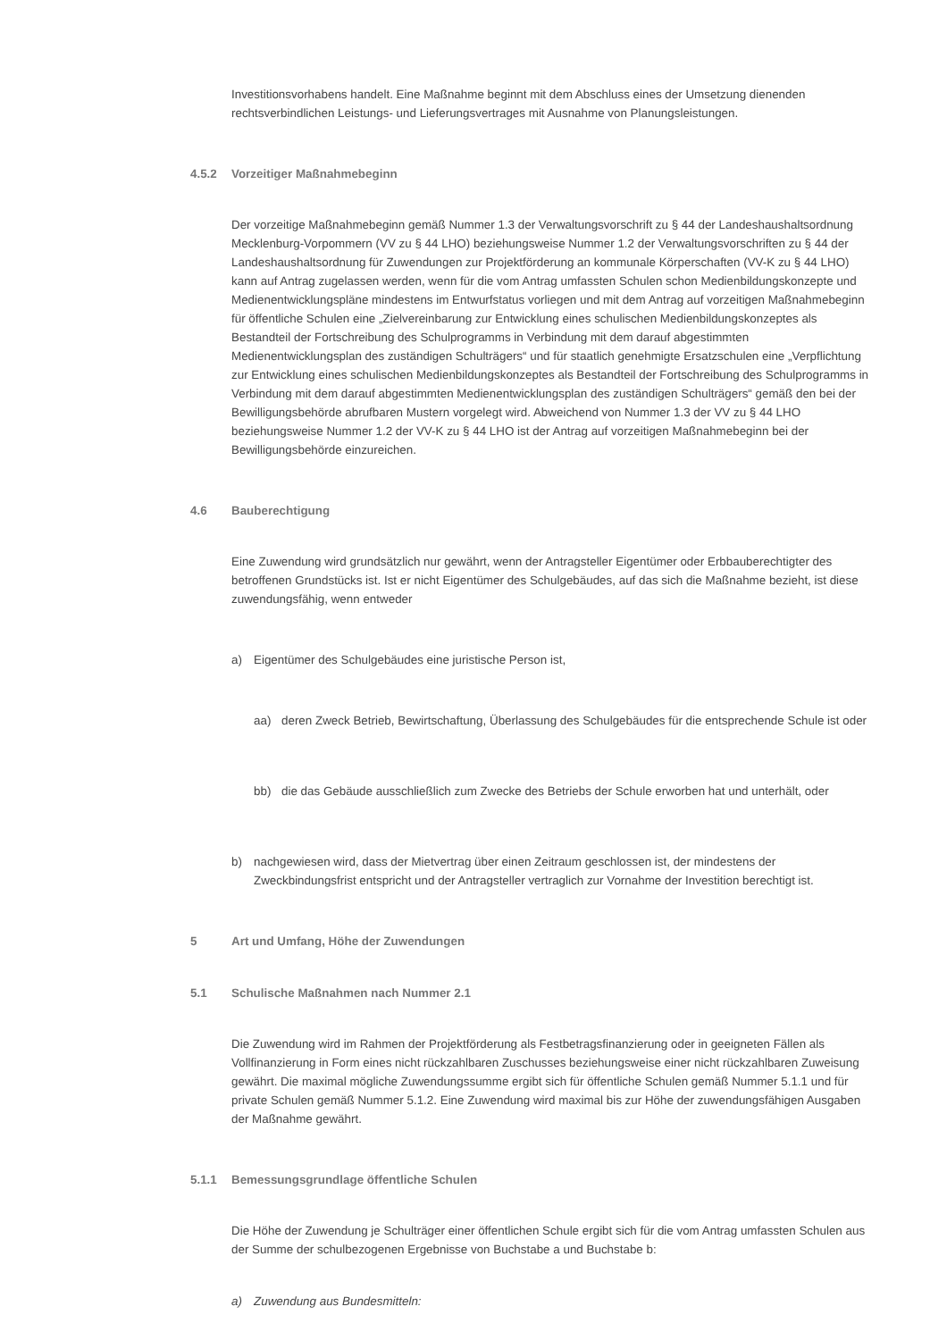Investitionsvorhabens handelt. Eine Maßnahme beginnt mit dem Abschluss eines der Umsetzung dienenden rechtsverbindlichen Leistungs- und Lieferungsvertrages mit Ausnahme von Planungsleistungen.
4.5.2 Vorzeitiger Maßnahmebeginn
Der vorzeitige Maßnahmebeginn gemäß Nummer 1.3 der Verwaltungsvorschrift zu § 44 der Landeshaushaltsordnung Mecklenburg-Vorpommern (VV zu § 44 LHO) beziehungsweise Nummer 1.2 der Verwaltungsvorschriften zu § 44 der Landeshaushaltsordnung für Zuwendungen zur Projektförderung an kommunale Körperschaften (VV-K zu § 44 LHO) kann auf Antrag zugelassen werden, wenn für die vom Antrag umfassten Schulen schon Medienbildungskonzepte und Medienentwicklungspläne mindestens im Entwurfstatus vorliegen und mit dem Antrag auf vorzeitigen Maßnahmebeginn für öffentliche Schulen eine „Zielvereinbarung zur Entwicklung eines schulischen Medienbildungskonzeptes als Bestandteil der Fortschreibung des Schulprogramms in Verbindung mit dem darauf abgestimmten Medienentwicklungsplan des zuständigen Schulträgers“ und für staatlich genehmigte Ersatzschulen eine „Verpflichtung zur Entwicklung eines schulischen Medienbildungskonzeptes als Bestandteil der Fortschreibung des Schulprogramms in Verbindung mit dem darauf abgestimmten Medienentwicklungsplan des zuständigen Schulträgers“ gemäß den bei der Bewilligungsbehörde abrufbaren Mustern vorgelegt wird. Abweichend von Nummer 1.3 der VV zu § 44 LHO beziehungsweise Nummer 1.2 der VV-K zu § 44 LHO ist der Antrag auf vorzeitigen Maßnahmebeginn bei der Bewilligungsbehörde einzureichen.
4.6 Bauberechtigung
Eine Zuwendung wird grundsätzlich nur gewährt, wenn der Antragsteller Eigentümer oder Erbbauberechtigter des betroffenen Grundstücks ist. Ist er nicht Eigentümer des Schulgebäudes, auf das sich die Maßnahme bezieht, ist diese zuwendungsfähig, wenn entweder
a) Eigentümer des Schulgebäudes eine juristische Person ist,
aa) deren Zweck Betrieb, Bewirtschaftung, Überlassung des Schulgebäudes für die entsprechende Schule ist oder
bb) die das Gebäude ausschließlich zum Zwecke des Betriebs der Schule erworben hat und unterhält, oder
b) nachgewiesen wird, dass der Mietvertrag über einen Zeitraum geschlossen ist, der mindestens der Zweckbindungsfrist entspricht und der Antragsteller vertraglich zur Vornahme der Investition berechtigt ist.
5 Art und Umfang, Höhe der Zuwendungen
5.1 Schulische Maßnahmen nach Nummer 2.1
Die Zuwendung wird im Rahmen der Projektförderung als Festbetragsfinanzierung oder in geeigneten Fällen als Vollfinanzierung in Form eines nicht rückzahlbaren Zuschusses beziehungsweise einer nicht rückzahlbaren Zuweisung gewährt. Die maximal mögliche Zuwendungssumme ergibt sich für öffentliche Schulen gemäß Nummer 5.1.1 und für private Schulen gemäß Nummer 5.1.2. Eine Zuwendung wird maximal bis zur Höhe der zuwendungsfähigen Ausgaben der Maßnahme gewährt.
5.1.1 Bemessungsgrundlage öffentliche Schulen
Die Höhe der Zuwendung je Schulträger einer öffentlichen Schule ergibt sich für die vom Antrag umfassten Schulen aus der Summe der schulbezogenen Ergebnisse von Buchstabe a und Buchstabe b:
a) Zuwendung aus Bundesmitteln: